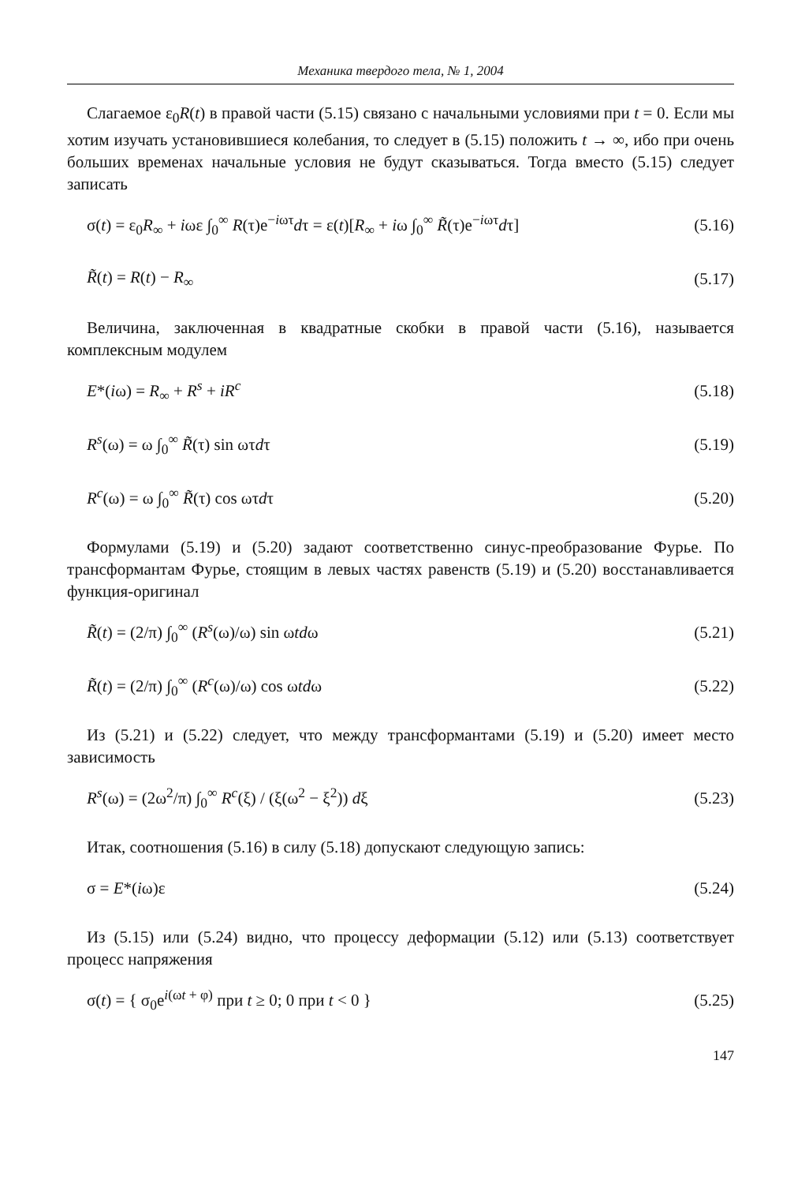Механика твердого тела, № 1, 2004
Слагаемое ε<sub>0</sub>R(t) в правой части (5.15) связано с начальными условиями при t = 0. Если мы хотим изучать установившиеся колебания, то следует в (5.15) положить t → ∞, ибо при очень больших временах начальные условия не будут сказываться. Тогда вместо (5.15) следует записать
σ(t) = ε<sub>0</sub>R<sub>∞</sub> + iωε ∫<sub>0</sub><sup>∞</sup> R(τ)e<sup>−iωτ</sup>dτ = ε(t)[R<sub>∞</sub> + iω ∫<sub>0</sub><sup>∞</sup> R̃(τ)e<sup>−iωτ</sup>dτ] (5.16)
R̃(t) = R(t) − R<sub>∞</sub> (5.17)
Величина, заключенная в квадратные скобки в правой части (5.16), называется комплексным модулем
E*(iω) = R<sub>∞</sub> + R<sup>s</sup> + iR<sup>c</sup> (5.18)
R<sup>s</sup>(ω) = ω ∫<sub>0</sub><sup>∞</sup> R̃(τ) sin ωτdτ (5.19)
R<sup>c</sup>(ω) = ω ∫<sub>0</sub><sup>∞</sup> R̃(τ) cos ωτdτ (5.20)
Формулами (5.19) и (5.20) задают соответственно синус-преобразование Фурье. По трансформантам Фурье, стоящим в левых частях равенств (5.19) и (5.20) восстанавливается функция-оригинал
R̃(t) = (2/π) ∫<sub>0</sub><sup>∞</sup> (R<sup>s</sup>(ω)/ω) sin ωtdω (5.21)
R̃(t) = (2/π) ∫<sub>0</sub><sup>∞</sup> (R<sup>c</sup>(ω)/ω) cos ωtdω (5.22)
Из (5.21) и (5.22) следует, что между трансформантами (5.19) и (5.20) имеет место зависимость
R<sup>s</sup>(ω) = (2ω<sup>2</sup>/π) ∫<sub>0</sub><sup>∞</sup> R<sup>c</sup>(ξ) / (ξ(ω<sup>2</sup> − ξ<sup>2</sup>)) dξ (5.23)
Итак, соотношения (5.16) в силу (5.18) допускают следующую запись:
σ = E*(iω)ε (5.24)
Из (5.15) или (5.24) видно, что процессу деформации (5.12) или (5.13) соответствует процесс напряжения
σ(t) = { σ<sub>0</sub>e<sup>i(ωt + φ)</sup> при t ≥ 0; 0 при t < 0 } (5.25)
147